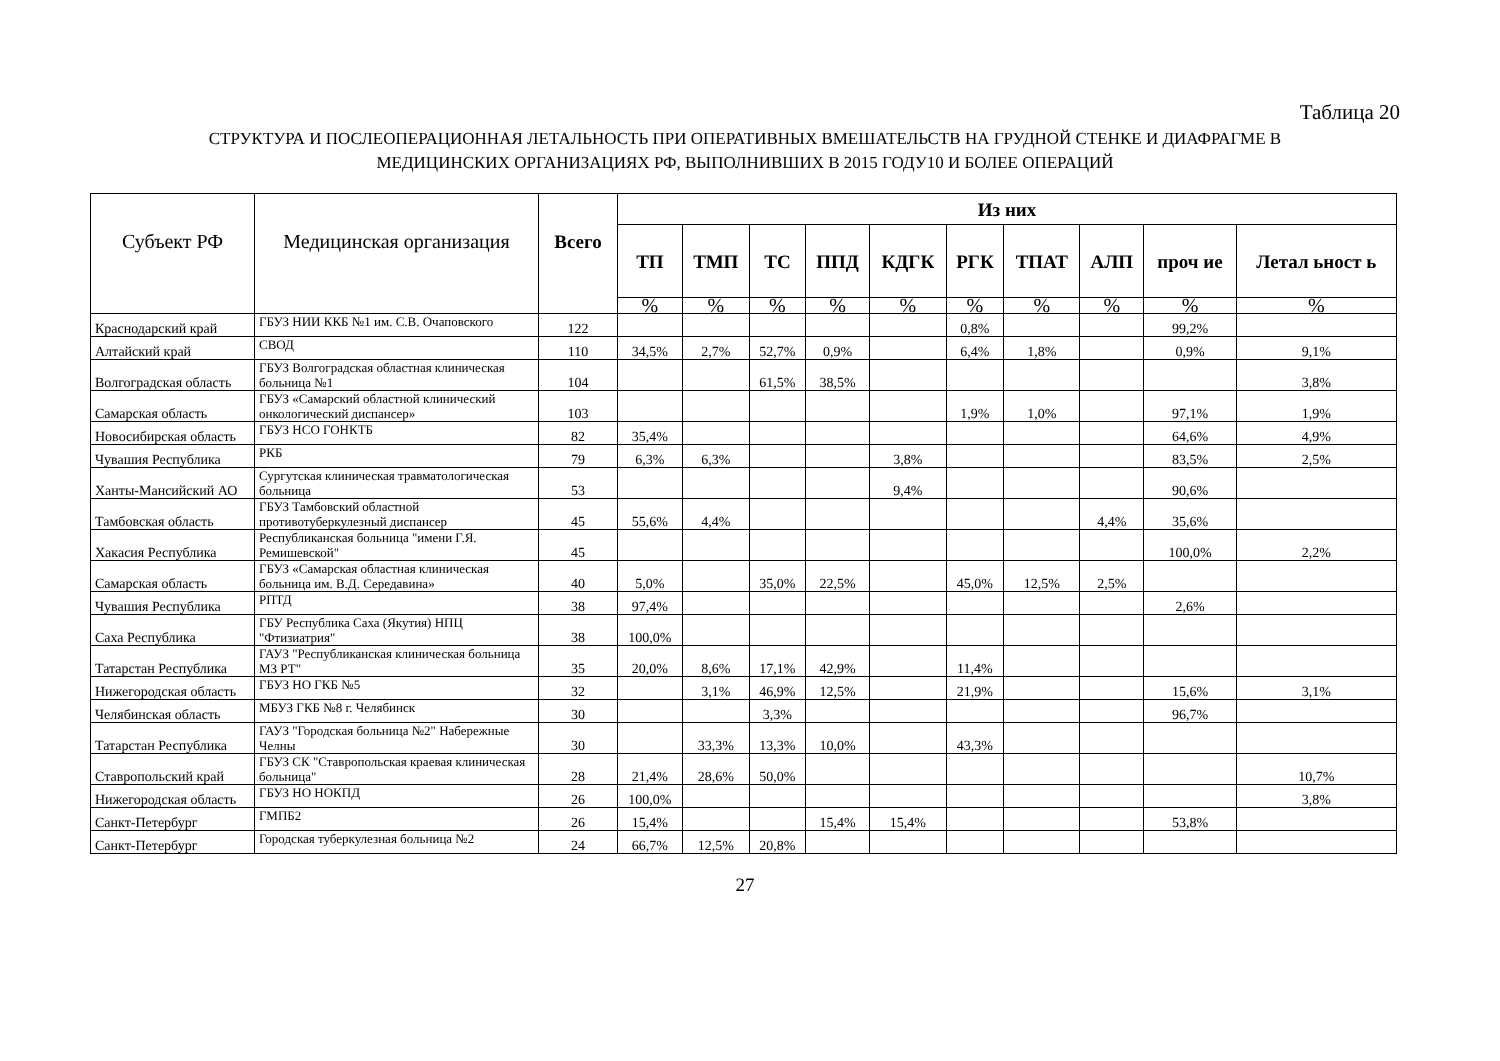Таблица 20
СТРУКТУРА И ПОСЛЕОПЕРАЦИОННАЯ ЛЕТАЛЬНОСТЬ ПРИ ОПЕРАТИВНЫХ ВМЕШАТЕЛЬСТВ НА ГРУДНОЙ СТЕНКЕ И ДИАФРАГМЕ В
МЕДИЦИНСКИХ ОРГАНИЗАЦИЯХ РФ, ВЫПОЛНИВШИХ В 2015 ГОДУ10 И БОЛЕЕ ОПЕРАЦИЙ
| Субъект РФ | Медицинская организация | Всего | Из них | | | | | | | | | |
| --- | --- | --- | --- | --- | --- | --- | --- | --- | --- | --- | --- | --- |
| | | | ТП | ТМП | ТС | ППД | КДГК | РГК | ТПАТ | АЛП | проч ие | Летал ьност ь |
| | | | % | % | % | % | % | % | % | % | % | % |
| Краснодарский край | ГБУЗ НИИ ККБ №1 им. С.В. Очаповского | 122 | | | | | | 0,8% | | | 99,2% | |
| Алтайский край | СВОД | 110 | 34,5% | 2,7% | 52,7% | 0,9% | | 6,4% | 1,8% | | 0,9% | 9,1% |
| Волгоградская область | ГБУЗ Волгоградская областная клиническая больница №1 | 104 | | | 61,5% | 38,5% | | | | | | 3,8% |
| Самарская область | ГБУЗ «Самарский областной клинический онкологический диспансер» | 103 | | | | | | 1,9% | 1,0% | | 97,1% | 1,9% |
| Новосибирская область | ГБУЗ НСО ГОНКТБ | 82 | 35,4% | | | | | | | | 64,6% | 4,9% |
| Чувашия Республика | РКБ | 79 | 6,3% | 6,3% | | | 3,8% | | | | 83,5% | 2,5% |
| Ханты-Мансийский АО | Сургутская клиническая травматологическая больница | 53 | | | | | 9,4% | | | | 90,6% | |
| Тамбовская область | ГБУЗ Тамбовский областной противотуберкулезный диспансер | 45 | 55,6% | 4,4% | | | | | | 4,4% | 35,6% | |
| Хакасия Республика | Республиканская больница "имени Г.Я. Ремишевской" | 45 | | | | | | | | | 100,0% | 2,2% |
| Самарская область | ГБУЗ «Самарская областная клиническая больница им. В.Д. Середавина» | 40 | 5,0% | | 35,0% | 22,5% | | 45,0% | 12,5% | 2,5% | | |
| Чувашия Республика | РПТД | 38 | 97,4% | | | | | | | | 2,6% | |
| Саха Республика | ГБУ Республика Саха (Якутия) НПЦ "Фтизиатрия" | 38 | 100,0% | | | | | | | | | |
| Татарстан Республика | ГАУЗ "Республиканская клиническая больница МЗ РТ" | 35 | 20,0% | 8,6% | 17,1% | 42,9% | | 11,4% | | | | |
| Нижегородская область | ГБУЗ НО ГКБ №5 | 32 | | 3,1% | 46,9% | 12,5% | | 21,9% | | | 15,6% | 3,1% |
| Челябинская область | МБУЗ ГКБ №8 г. Челябинск | 30 | | | 3,3% | | | | | | 96,7% | |
| Татарстан Республика | ГАУЗ "Городская больница №2" Набережные Челны | 30 | | 33,3% | 13,3% | 10,0% | | 43,3% | | | | |
| Ставропольский край | ГБУЗ СК "Ставропольская краевая клиническая больница" | 28 | 21,4% | 28,6% | 50,0% | | | | | | | 10,7% |
| Нижегородская область | ГБУЗ НО НОКПД | 26 | 100,0% | | | | | | | | | 3,8% |
| Санкт-Петербург | ГМПБ2 | 26 | 15,4% | | | 15,4% | 15,4% | | | | 53,8% | |
| Санкт-Петербург | Городская туберкулезная больница №2 | 24 | 66,7% | 12,5% | 20,8% | | | | | | | |
27